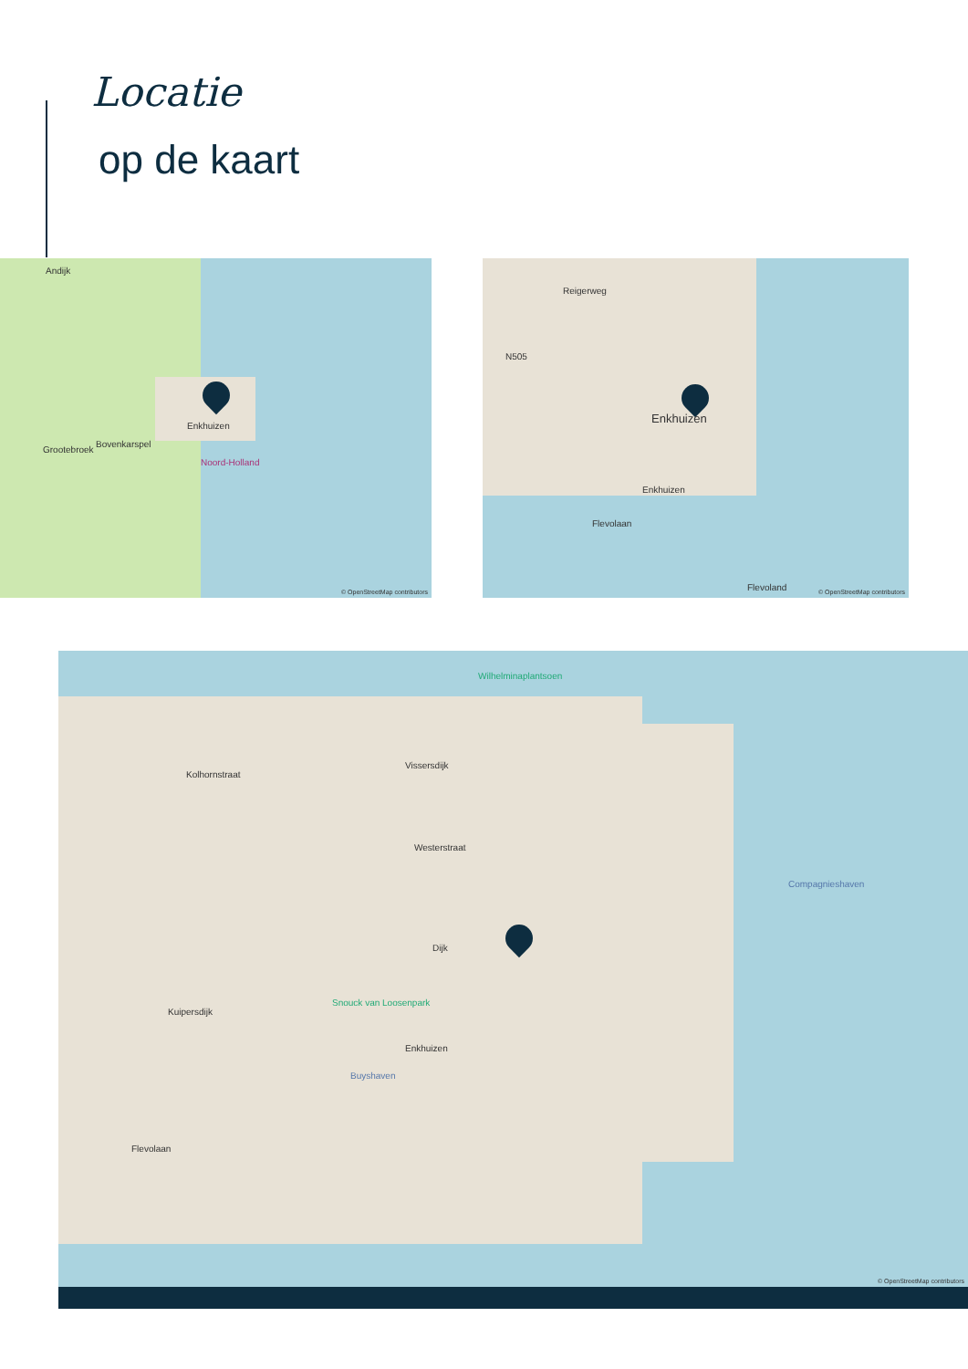Locatie
op de kaart
Andijk
Enkhuizen
Bovenkarspel
Grootebroek
Noord-Holland
© OpenStreetMap contributors
Reigerweg
N505
Enkhuizen
Enkhuizen
Flevolaan
Flevoland © OpenStreetMap contributors
Wilhelminaplantsoen
Kolhornstraat
Vissersdijk
Westerstraat
Compagnieshaven
Dijk
Snouck van Loosenpark
Kuipersdijk
Buyshaven
Enkhuizen
Flevolaan
© OpenStreetMap contributors